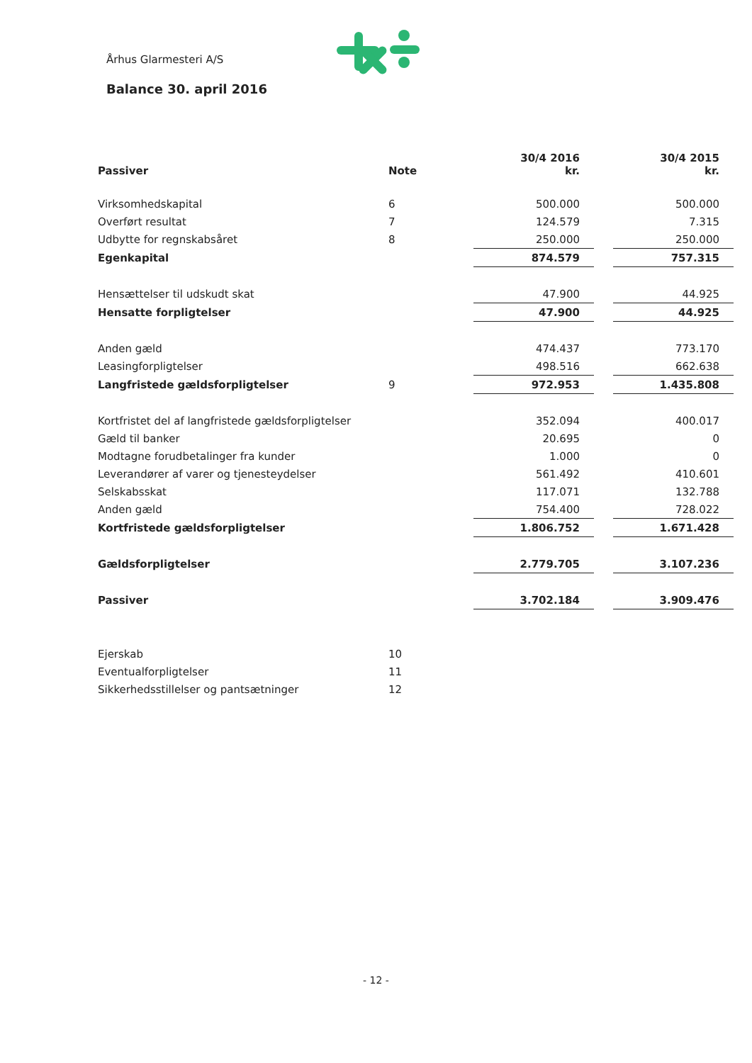Århus Glarmesteri A/S
Balance 30. april 2016
| Passiver | Note | 30/4 2016 kr. | | 30/4 2015 kr. |
| --- | --- | --- | --- | --- |
| Virksomhedskapital | 6 | 500.000 | | 500.000 |
| Overført resultat | 7 | 124.579 | | 7.315 |
| Udbytte for regnskabsåret | 8 | 250.000 | | 250.000 |
| Egenkapital | | 874.579 | | 757.315 |
| Hensættelser til udskudt skat | | 47.900 | | 44.925 |
| Hensatte forpligtelser | | 47.900 | | 44.925 |
| Anden gæld | | 474.437 | | 773.170 |
| Leasingforpligtelser | | 498.516 | | 662.638 |
| Langfristede gældsforpligtelser | 9 | 972.953 | | 1.435.808 |
| Kortfristet del af langfristede gældsforpligtelser | | 352.094 | | 400.017 |
| Gæld til banker | | 20.695 | | 0 |
| Modtagne forudbetalinger fra kunder | | 1.000 | | 0 |
| Leverandører af varer og tjenesteydelser | | 561.492 | | 410.601 |
| Selskabsskat | | 117.071 | | 132.788 |
| Anden gæld | | 754.400 | | 728.022 |
| Kortfristede gældsforpligtelser | | 1.806.752 | | 1.671.428 |
| Gældsforpligtelser | | 2.779.705 | | 3.107.236 |
| Passiver | | 3.702.184 | | 3.909.476 |
| Ejerskab | 10 | | | |
| Eventualforpligtelser | 11 | | | |
| Sikkerhedsstillelser og pantsætninger | 12 | | | |
- 12 -